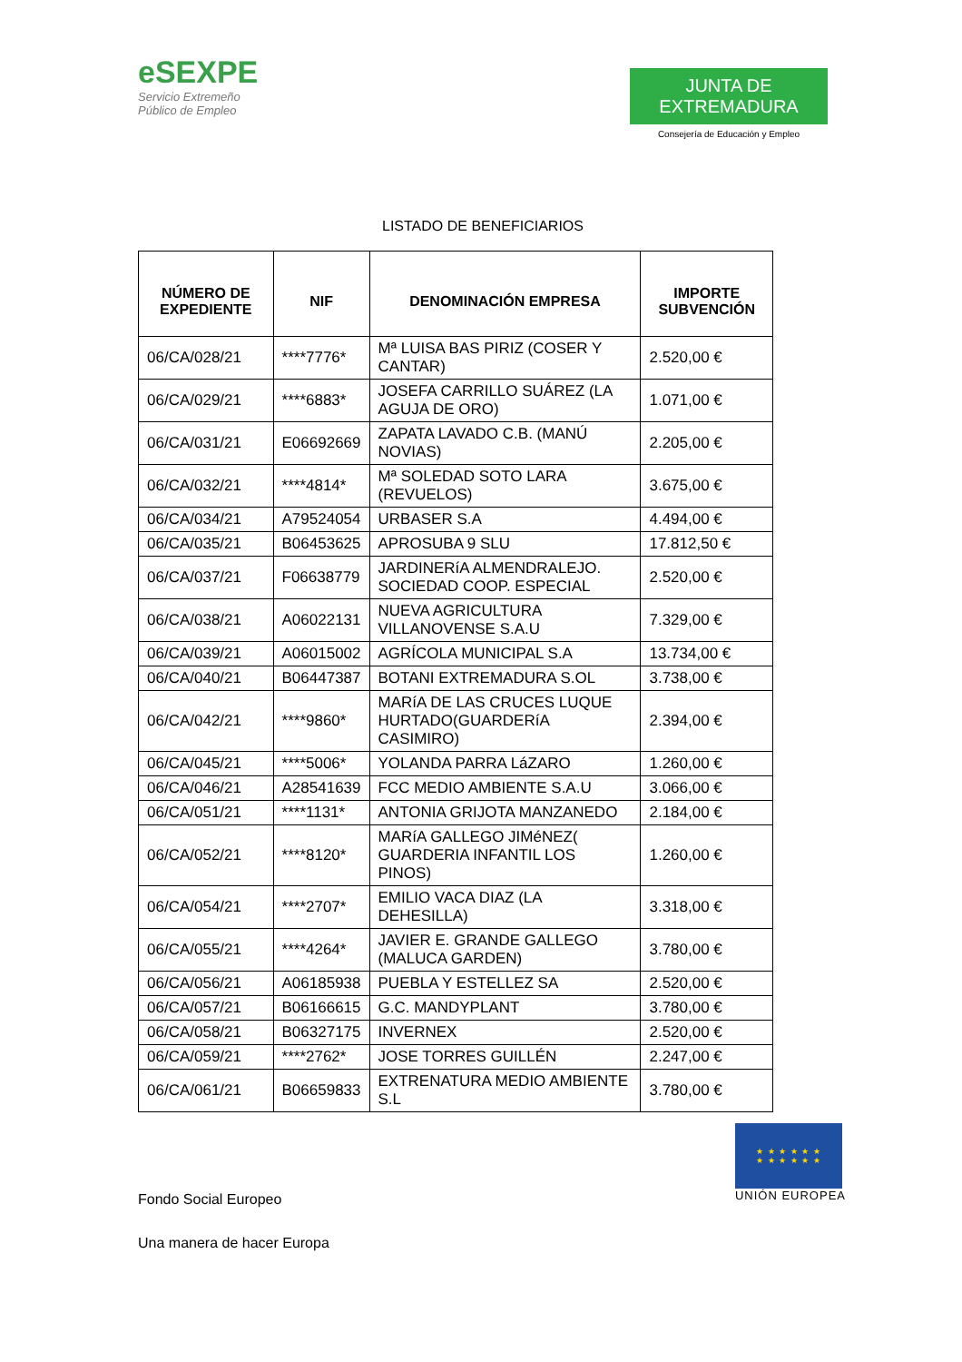eSEXPE
Servicio Extremeño
Público de Empleo
JUNTA DE EXTREMADURA
Consejería de Educación y Empleo
LISTADO DE BENEFICIARIOS
| NÚMERO DE EXPEDIENTE | NIF | DENOMINACIÓN EMPRESA | IMPORTE SUBVENCIÓN |
| --- | --- | --- | --- |
| 06/CA/028/21 | ****7776* | Mª LUISA BAS PIRIZ (COSER Y CANTAR) | 2.520,00 € |
| 06/CA/029/21 | ****6883* | JOSEFA CARRILLO SUÁREZ (LA AGUJA DE ORO) | 1.071,00 € |
| 06/CA/031/21 | E06692669 | ZAPATA LAVADO C.B. (MANÚ NOVIAS) | 2.205,00 € |
| 06/CA/032/21 | ****4814* | Mª SOLEDAD SOTO LARA (REVUELOS) | 3.675,00 € |
| 06/CA/034/21 | A79524054 | URBASER S.A | 4.494,00 € |
| 06/CA/035/21 | B06453625 | APROSUBA 9 SLU | 17.812,50 € |
| 06/CA/037/21 | F06638779 | JARDINERíA ALMENDRALEJO. SOCIEDAD COOP. ESPECIAL | 2.520,00 € |
| 06/CA/038/21 | A06022131 | NUEVA AGRICULTURA VILLANOVENSE S.A.U | 7.329,00 € |
| 06/CA/039/21 | A06015002 | AGRÍCOLA MUNICIPAL S.A | 13.734,00 € |
| 06/CA/040/21 | B06447387 | BOTANI EXTREMADURA S.OL | 3.738,00 € |
| 06/CA/042/21 | ****9860* | MARíA DE LAS CRUCES LUQUE HURTADO(GUARDERíA CASIMIRO) | 2.394,00 € |
| 06/CA/045/21 | ****5006* | YOLANDA PARRA LáZARO | 1.260,00 € |
| 06/CA/046/21 | A28541639 | FCC MEDIO AMBIENTE S.A.U | 3.066,00 € |
| 06/CA/051/21 | ****1131* | ANTONIA GRIJOTA MANZANEDO | 2.184,00 € |
| 06/CA/052/21 | ****8120* | MARíA GALLEGO JIMéNEZ( GUARDERIA INFANTIL LOS PINOS) | 1.260,00 € |
| 06/CA/054/21 | ****2707* | EMILIO VACA DIAZ (LA DEHESILLA) | 3.318,00 € |
| 06/CA/055/21 | ****4264* | JAVIER E. GRANDE GALLEGO (MALUCA GARDEN) | 3.780,00 € |
| 06/CA/056/21 | A06185938 | PUEBLA Y ESTELLEZ SA | 2.520,00 € |
| 06/CA/057/21 | B06166615 | G.C. MANDYPLANT | 3.780,00 € |
| 06/CA/058/21 | B06327175 | INVERNEX | 2.520,00 € |
| 06/CA/059/21 | ****2762* | JOSE TORRES GUILLÉN | 2.247,00 € |
| 06/CA/061/21 | B06659833 | EXTRENATURA MEDIO AMBIENTE S.L | 3.780,00 € |
Fondo Social Europeo
Una manera de hacer Europa
★ ★ ★ ★ ★ ★
★ ★ ★ ★ ★ ★
UNIÓN EUROPEA